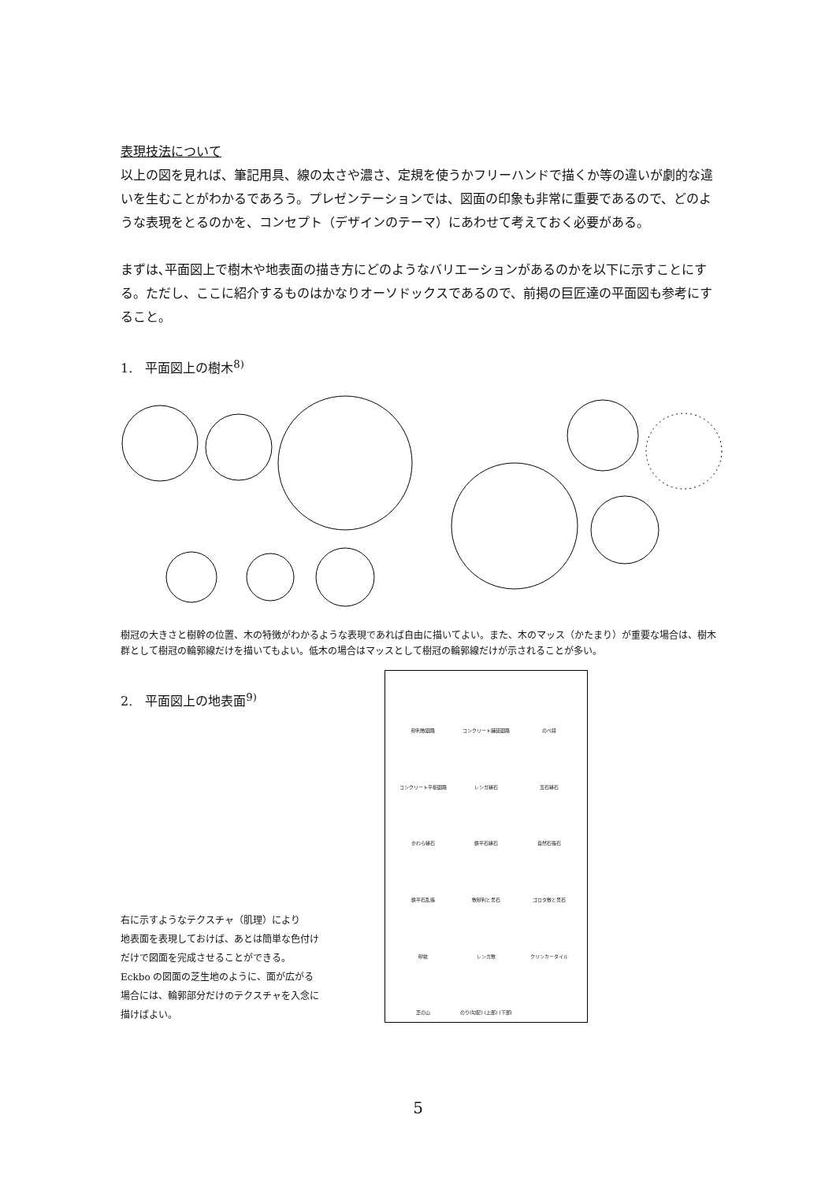表現技法について
以上の図を見れば、筆記用具、線の太さや濃さ、定規を使うかフリーハンドで描くか等の違いが劇的な違いを生むことがわかるであろう。プレゼンテーションでは、図面の印象も非常に重要であるので、どのような表現をとるのかを、コンセプト（デザインのテーマ）にあわせて考えておく必要がある。
まずは､平面図上で樹木や地表面の描き方にどのようなバリエーションがあるのかを以下に示すことにする。ただし、ここに紹介するものはかなりオーソドックスであるので、前掲の巨匠達の平面図も参考にすること。
1.　平面図上の樹木<sup>8)</sup>
樹冠の大きさと樹幹の位置、木の特徴がわかるような表現であれば自由に描いてよい。また、木のマッス（かたまり）が重要な場合は、樹木群として樹冠の輪郭線だけを描いてもよい。低木の場合はマッスとして樹冠の輪郭線だけが示されることが多い。
2.　平面図上の地表面<sup>9)</sup>
右に示すようなテクスチャ（肌理）により
地表面を表現しておけば、あとは簡単な色付け
だけで図面を完成させることができる。
Eckbo の図面の芝生地のように、面が広がる
場合には、輪郭部分だけのテクスチャを入念に
描けばよい。
砂利敷園路
コンクリート舗装園路
のべ段
コンクリート平板園路
レンガ縁石
玉石縁石
かわら縁石
鉄平石縁石
自然石張石
鉄平石乱張
敷砂利と景石
ゴロタ敷と景石
砂紋
レンガ敷
クリンカータイル
芝の山
のり(勾配) (上部) (下部)
5